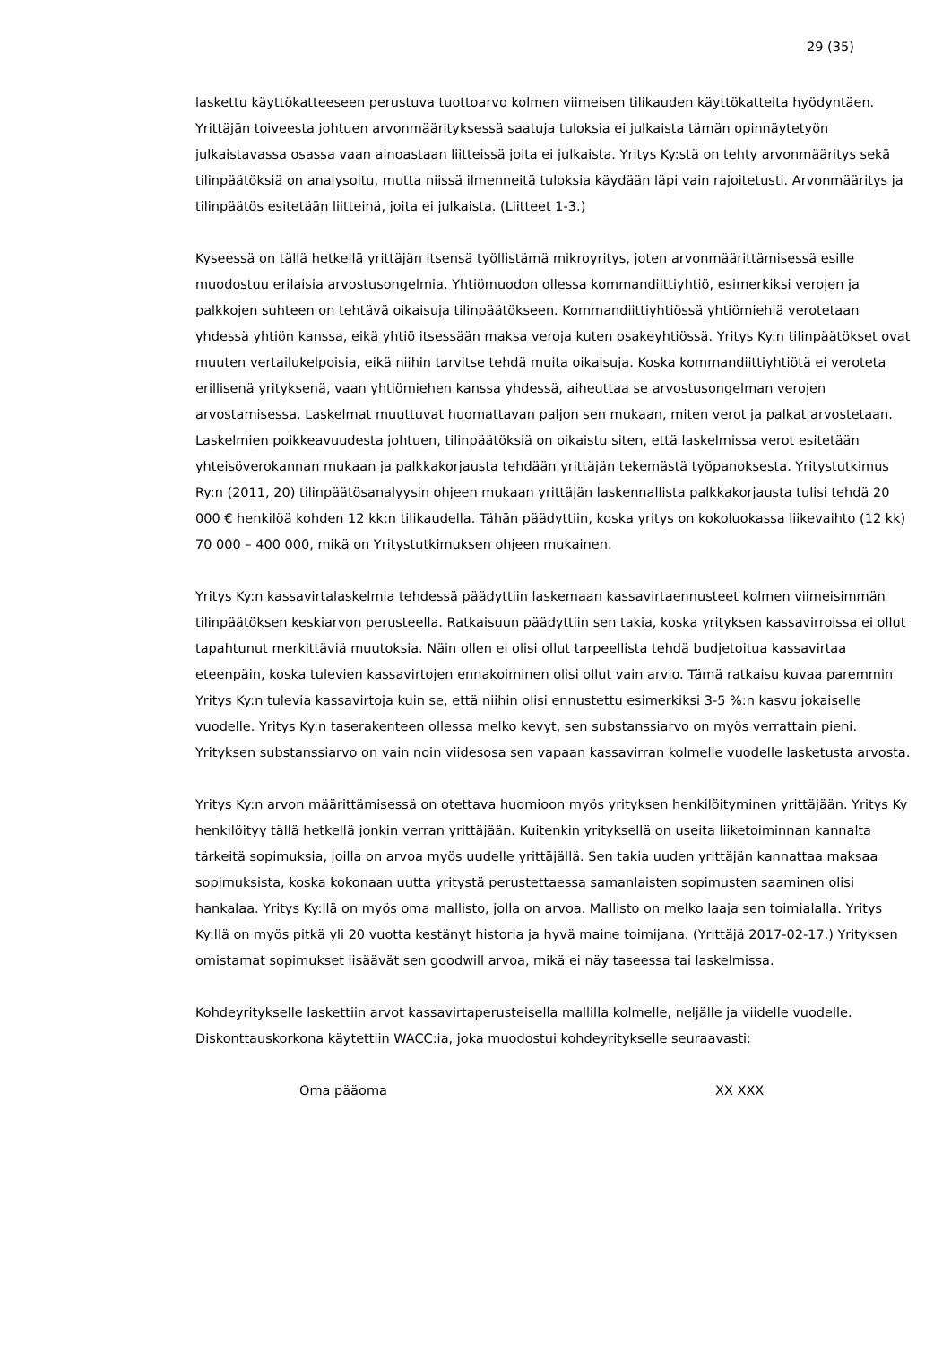29 (35)
laskettu käyttökatteeseen perustuva tuottoarvo kolmen viimeisen tilikauden käyttökatteita hyödyntäen. Yrittäjän toiveesta johtuen arvonmäärityksessä saatuja tuloksia ei julkaista tämän opinnäytetyön julkaistavassa osassa vaan ainoastaan liitteissä joita ei julkaista. Yritys Ky:stä on tehty arvonmääritys sekä tilinpäätöksiä on analysoitu, mutta niissä ilmenneitä tuloksia käydään läpi vain rajoitetusti. Arvonmääritys ja tilinpäätös esitetään liitteinä, joita ei julkaista. (Liitteet 1-3.)
Kyseessä on tällä hetkellä yrittäjän itsensä työllistämä mikroyritys, joten arvonmäärittämisessä esille muodostuu erilaisia arvostusongelmia. Yhtiömuodon ollessa kommandiittiyhtiö, esimerkiksi verojen ja palkkojen suhteen on tehtävä oikaisuja tilinpäätökseen. Kommandiittiyhtiössä yhtiömiehiä verotetaan yhdessä yhtiön kanssa, eikä yhtiö itsessään maksa veroja kuten osakeyhtiössä. Yritys Ky:n tilinpäätökset ovat muuten vertailukelpoisia, eikä niihin tarvitse tehdä muita oikaisuja. Koska kommandiittiyhtiötä ei veroteta erillisenä yrityksenä, vaan yhtiömiehen kanssa yhdessä, aiheuttaa se arvostusongelman verojen arvostamisessa. Laskelmat muuttuvat huomattavan paljon sen mukaan, miten verot ja palkat arvostetaan. Laskelmien poikkeavuudesta johtuen, tilinpäätöksiä on oikaistu siten, että laskelmissa verot esitetään yhteisöverokannan mukaan ja palkkakorjausta tehdään yrittäjän tekemästä työpanoksesta. Yritystutkimus Ry:n (2011, 20) tilinpäätösanalyysin ohjeen mukaan yrittäjän laskennallista palkkakorjausta tulisi tehdä 20 000 € henkilöä kohden 12 kk:n tilikaudella. Tähän päädyttiin, koska yritys on kokoluokassa liikevaihto (12 kk) 70 000 – 400 000, mikä on Yritystutkimuksen ohjeen mukainen.
Yritys Ky:n kassavirtalaskelmia tehdessä päädyttiin laskemaan kassavirtaennusteet kolmen viimeisimmän tilinpäätöksen keskiarvon perusteella. Ratkaisuun päädyttiin sen takia, koska yrityksen kassavirroissa ei ollut tapahtunut merkittäviä muutoksia. Näin ollen ei olisi ollut tarpeellista tehdä budjetoitua kassavirtaa eteenpäin, koska tulevien kassavirtojen ennakoiminen olisi ollut vain arvio. Tämä ratkaisu kuvaa paremmin Yritys Ky:n tulevia kassavirtoja kuin se, että niihin olisi ennustettu esimerkiksi 3-5 %:n kasvu jokaiselle vuodelle. Yritys Ky:n taserakenteen ollessa melko kevyt, sen substanssiarvo on myös verrattain pieni. Yrityksen substanssiarvo on vain noin viidesosa sen vapaan kassavirran kolmelle vuodelle lasketusta arvosta.
Yritys Ky:n arvon määrittämisessä on otettava huomioon myös yrityksen henkilöityminen yrittäjään. Yritys Ky henkilöityy tällä hetkellä jonkin verran yrittäjään. Kuitenkin yrityksellä on useita liiketoiminnan kannalta tärkeitä sopimuksia, joilla on arvoa myös uudelle yrittäjällä. Sen takia uuden yrittäjän kannattaa maksaa sopimuksista, koska kokonaan uutta yritystä perustettaessa samanlaisten sopimusten saaminen olisi hankalaa. Yritys Ky:llä on myös oma mallisto, jolla on arvoa. Mallisto on melko laaja sen toimialalla. Yritys Ky:llä on myös pitkä yli 20 vuotta kestänyt historia ja hyvä maine toimijana. (Yrittäjä 2017-02-17.) Yrityksen omistamat sopimukset lisäävät sen goodwill arvoa, mikä ei näy taseessa tai laskelmissa.
Kohdeyritykselle laskettiin arvot kassavirtaperusteisella mallilla kolmelle, neljälle ja viidelle vuodelle. Diskonttauskorkona käytettiin WACC:ia, joka muodostui kohdeyritykselle seuraavasti:
Oma pääoma XX XXX